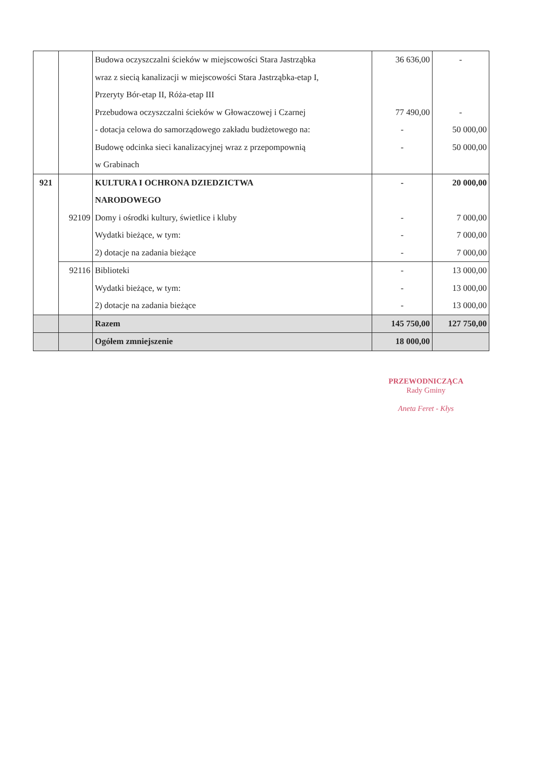| | | Budowa oczyszczalni ścieków w miejscowości Stara Jastrząbka | 36 636,00 | - |
| | | wraz z siecią kanalizacji w miejscowości Stara Jastrząbka-etap I, | | |
| | | Przeryty Bór-etap II, Róża-etap III | | |
| | | Przebudowa oczyszczalni ścieków w Głowaczowej i Czarnej | 77 490,00 | - |
| | | - dotacja celowa do samorządowego zakładu budżetowego na: | - | 50 000,00 |
| | | Budowę odcinka sieci kanalizacyjnej wraz z przepompownią | - | 50 000,00 |
| | | w Grabinach | | |
| 921 | | KULTURA I OCHRONA DZIEDZICTWA | - | 20 000,00 |
| | | NARODOWEGO | | |
| | 92109 | Domy i ośrodki kultury, świetlice i kluby | - | 7 000,00 |
| | | Wydatki bieżące, w tym: | - | 7 000,00 |
| | | 2) dotacje na zadania bieżące | - | 7 000,00 |
| | 92116 | Biblioteki | - | 13 000,00 |
| | | Wydatki bieżące, w tym: | - | 13 000,00 |
| | | 2) dotacje na zadania bieżące | - | 13 000,00 |
| | | Razem | 145 750,00 | 127 750,00 |
| | | Ogółem zmniejszenie | 18 000,00 | |
PRZEWODNICZĄCA
Rady Gminy
Aneta Feret - Kłys